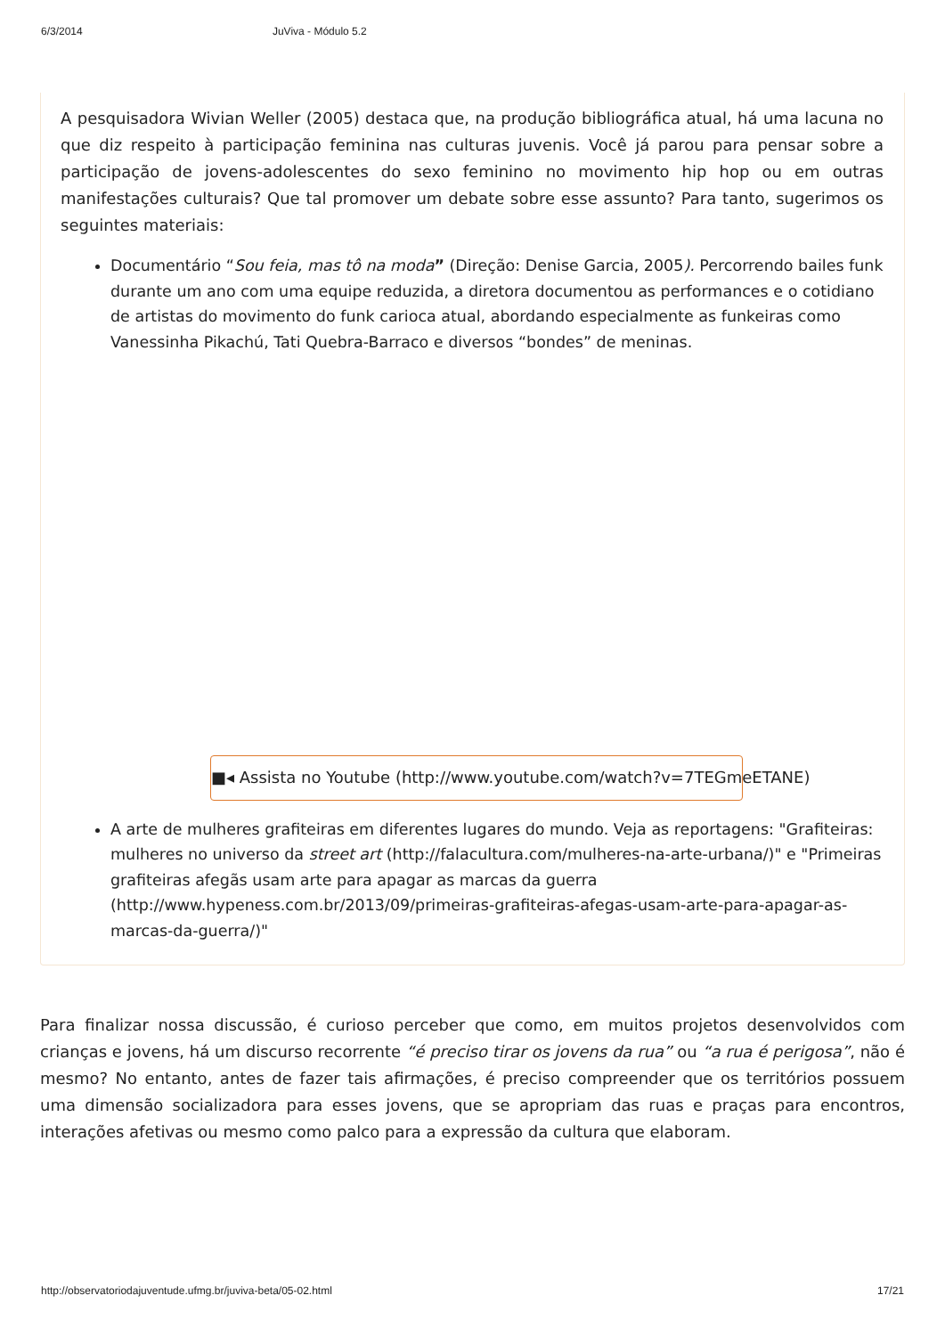6/3/2014 JuViva - Módulo 5.2
A pesquisadora Wivian Weller (2005) destaca que, na produção bibliográfica atual, há uma lacuna no que diz respeito à participação feminina nas culturas juvenis. Você já parou para pensar sobre a participação de jovens-adolescentes do sexo feminino no movimento hip hop ou em outras manifestações culturais? Que tal promover um debate sobre esse assunto? Para tanto, sugerimos os seguintes materiais:
Documentário “Sou feia, mas tô na moda” (Direção: Denise Garcia, 2005). Percorrendo bailes funk durante um ano com uma equipe reduzida, a diretora documentou as performances e o cotidiano de artistas do movimento do funk carioca atual, abordando especialmente as funkeiras como Vanessinha Pikachú, Tati Quebra-Barraco e diversos “bondes” de meninas.
■◂ Assista no Youtube (http://www.youtube.com/watch?v=7TEGmeETANE)
A arte de mulheres grafiteiras em diferentes lugares do mundo. Veja as reportagens: "Grafiteiras: mulheres no universo da street art (http://falacultura.com/mulheres-na-arte-urbana/)" e "Primeiras grafiteiras afegãs usam arte para apagar as marcas da guerra (http://www.hypeness.com.br/2013/09/primeiras-grafiteiras-afegas-usam-arte-para-apagar-as-marcas-da-guerra/)"
Para finalizar nossa discussão, é curioso perceber que como, em muitos projetos desenvolvidos com crianças e jovens, há um discurso recorrente “é preciso tirar os jovens da rua” ou “a rua é perigosa”, não é mesmo? No entanto, antes de fazer tais afirmações, é preciso compreender que os territórios possuem uma dimensão socializadora para esses jovens, que se apropriam das ruas e praças para encontros, interações afetivas ou mesmo como palco para a expressão da cultura que elaboram.
http://observatoriodajuventude.ufmg.br/juviva-beta/05-02.html 17/21